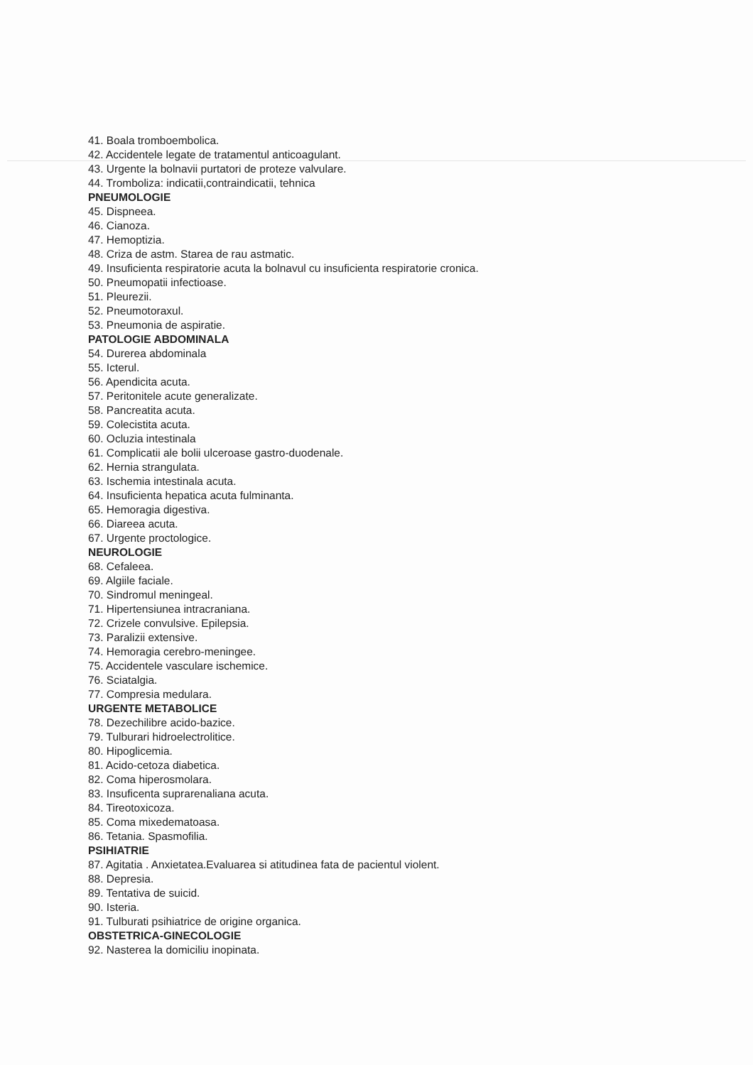41. Boala tromboembolica.
42. Accidentele legate de tratamentul anticoagulant.
43. Urgente la bolnavii purtatori de proteze valvulare.
44. Tromboliza: indicatii,contraindicatii, tehnica
PNEUMOLOGIE
45. Dispneea.
46. Cianoza.
47. Hemoptizia.
48. Criza de astm. Starea de rau astmatic.
49. Insuficienta respiratorie acuta la bolnavul cu insuficienta respiratorie cronica.
50. Pneumopatii infectioase.
51. Pleurezii.
52. Pneumotoraxul.
53. Pneumonia de aspiratie.
PATOLOGIE ABDOMINALA
54. Durerea abdominala
55. Icterul.
56. Apendicita acuta.
57. Peritonitele acute generalizate.
58. Pancreatita acuta.
59. Colecistita acuta.
60. Ocluzia intestinala
61. Complicatii ale bolii ulceroase gastro-duodenale.
62. Hernia strangulata.
63. Ischemia intestinala acuta.
64. Insuficienta hepatica acuta fulminanta.
65. Hemoragia digestiva.
66. Diareea acuta.
67. Urgente proctologice.
NEUROLOGIE
68. Cefaleea.
69. Algiile faciale.
70. Sindromul meningeal.
71. Hipertensiunea intracraniana.
72. Crizele convulsive. Epilepsia.
73. Paralizii extensive.
74. Hemoragia cerebro-meningee.
75. Accidentele vasculare ischemice.
76. Sciatalgia.
77. Compresia medulara.
URGENTE METABOLICE
78. Dezechilibre acido-bazice.
79. Tulburari hidroelectrolitice.
80. Hipoglicemia.
81. Acido-cetoza diabetica.
82. Coma hiperosmolara.
83. Insuficenta suprarenaliana acuta.
84. Tireotoxicoza.
85. Coma mixedematoasa.
86. Tetania. Spasmofilia.
PSIHIATRIE
87. Agitatia . Anxietatea.Evaluarea si atitudinea fata de pacientul violent.
88. Depresia.
89. Tentativa de suicid.
90. Isteria.
91. Tulburati psihiatrice de origine organica.
OBSTETRICA-GINECOLOGIE
92. Nasterea la domiciliu inopinata.